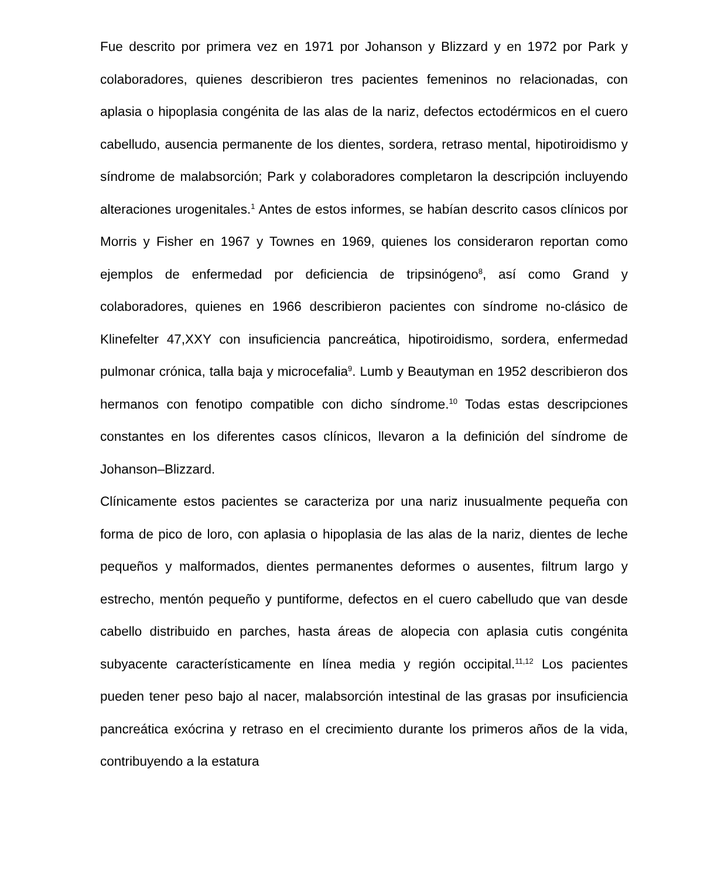Fue descrito por primera vez en 1971 por Johanson y Blizzard y en 1972 por Park y colaboradores, quienes describieron tres pacientes femeninos no relacionadas, con aplasia o hipoplasia congénita de las alas de la nariz, defectos ectodérmicos en el cuero cabelludo, ausencia permanente de los dientes, sordera, retraso mental, hipotiroidismo y síndrome de malabsorción; Park y colaboradores completaron la descripción incluyendo alteraciones urogenitales.<sup>1</sup> Antes de estos informes, se habían descrito casos clínicos por Morris y Fisher en 1967 y Townes en 1969, quienes los consideraron reportan como ejemplos de enfermedad por deficiencia de tripsinógeno<sup>8</sup>, así como Grand y colaboradores, quienes en 1966 describieron pacientes con síndrome no-clásico de Klinefelter 47,XXY con insuficiencia pancreática, hipotiroidismo, sordera, enfermedad pulmonar crónica, talla baja y microcefalia<sup>9</sup>. Lumb y Beautyman en 1952 describieron dos hermanos con fenotipo compatible con dicho síndrome.<sup>10</sup> Todas estas descripciones constantes en los diferentes casos clínicos, llevaron a la definición del síndrome de Johanson–Blizzard.
Clínicamente estos pacientes se caracteriza por una nariz inusualmente pequeña con forma de pico de loro, con aplasia o hipoplasia de las alas de la nariz, dientes de leche pequeños y malformados, dientes permanentes deformes o ausentes, filtrum largo y estrecho, mentón pequeño y puntiforme, defectos en el cuero cabelludo que van desde cabello distribuido en parches, hasta áreas de alopecia con aplasia cutis congénita subyacente característicamente en línea media y región occipital.<sup>11,12</sup> Los pacientes pueden tener peso bajo al nacer, malabsorción intestinal de las grasas por insuficiencia pancreática exócrina y retraso en el crecimiento durante los primeros años de la vida, contribuyendo a la estatura